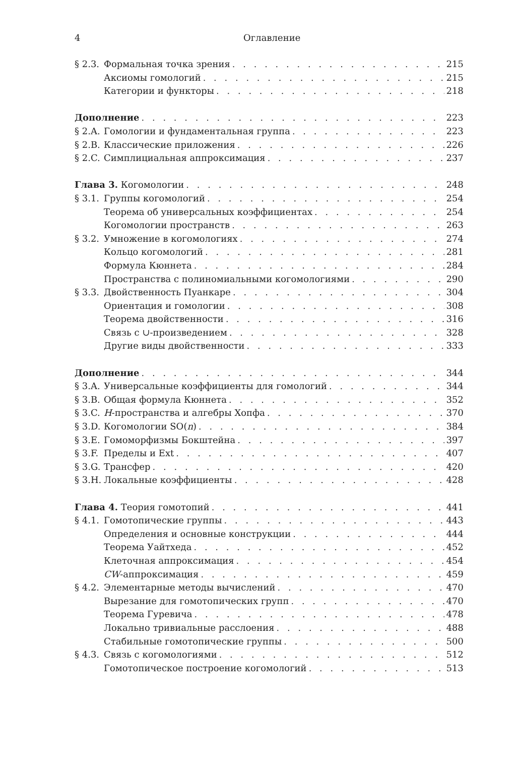4 Оглавление
§ 2.3. Формальная точка зрения 215
Аксиомы гомологий 215
Категории и функторы 218
Дополнение 223
§ 2.A. Гомологии и фундаментальная группа 223
§ 2.B. Классические приложения 226
§ 2.C. Симплициальная аппроксимация 237
Глава 3. Когомологии 248
§ 3.1. Группы когомологий 254
Теорема об универсальных коэффициентах 254
Когомологии пространств 263
§ 3.2. Умножение в когомологиях 274
Кольцо когомологий 281
Формула Кюннета 284
Пространства с полиномиальными когомологиями 290
§ 3.3. Двойственность Пуанкаре 304
Ориентация и гомологии 308
Теорема двойственности 316
Связь с ∪-произведением 328
Другие виды двойственности 333
Дополнение 344
§ 3.A. Универсальные коэффициенты для гомологий 344
§ 3.B. Общая формула Кюннета 352
§ 3.C. H-пространства и алгебры Хопфа 370
§ 3.D. Когомологии SO(n) 384
§ 3.E. Гомоморфизмы Бокштейна 397
§ 3.F. Пределы и Ext 407
§ 3.G. Трансфер 420
§ 3.H. Локальные коэффициенты 428
Глава 4. Теория гомотопий 441
§ 4.1. Гомотопические группы 443
Определения и основные конструкции 444
Теорема Уайтхеда 452
Клеточная аппроксимация 454
CW-аппроксимация 459
§ 4.2. Элементарные методы вычислений 470
Вырезание для гомотопических групп 470
Теорема Гуревича 478
Локально тривиальные расслоения 488
Стабильные гомотопические группы 500
§ 4.3. Связь с когомологиями 512
Гомотопическое построение когомологий 513